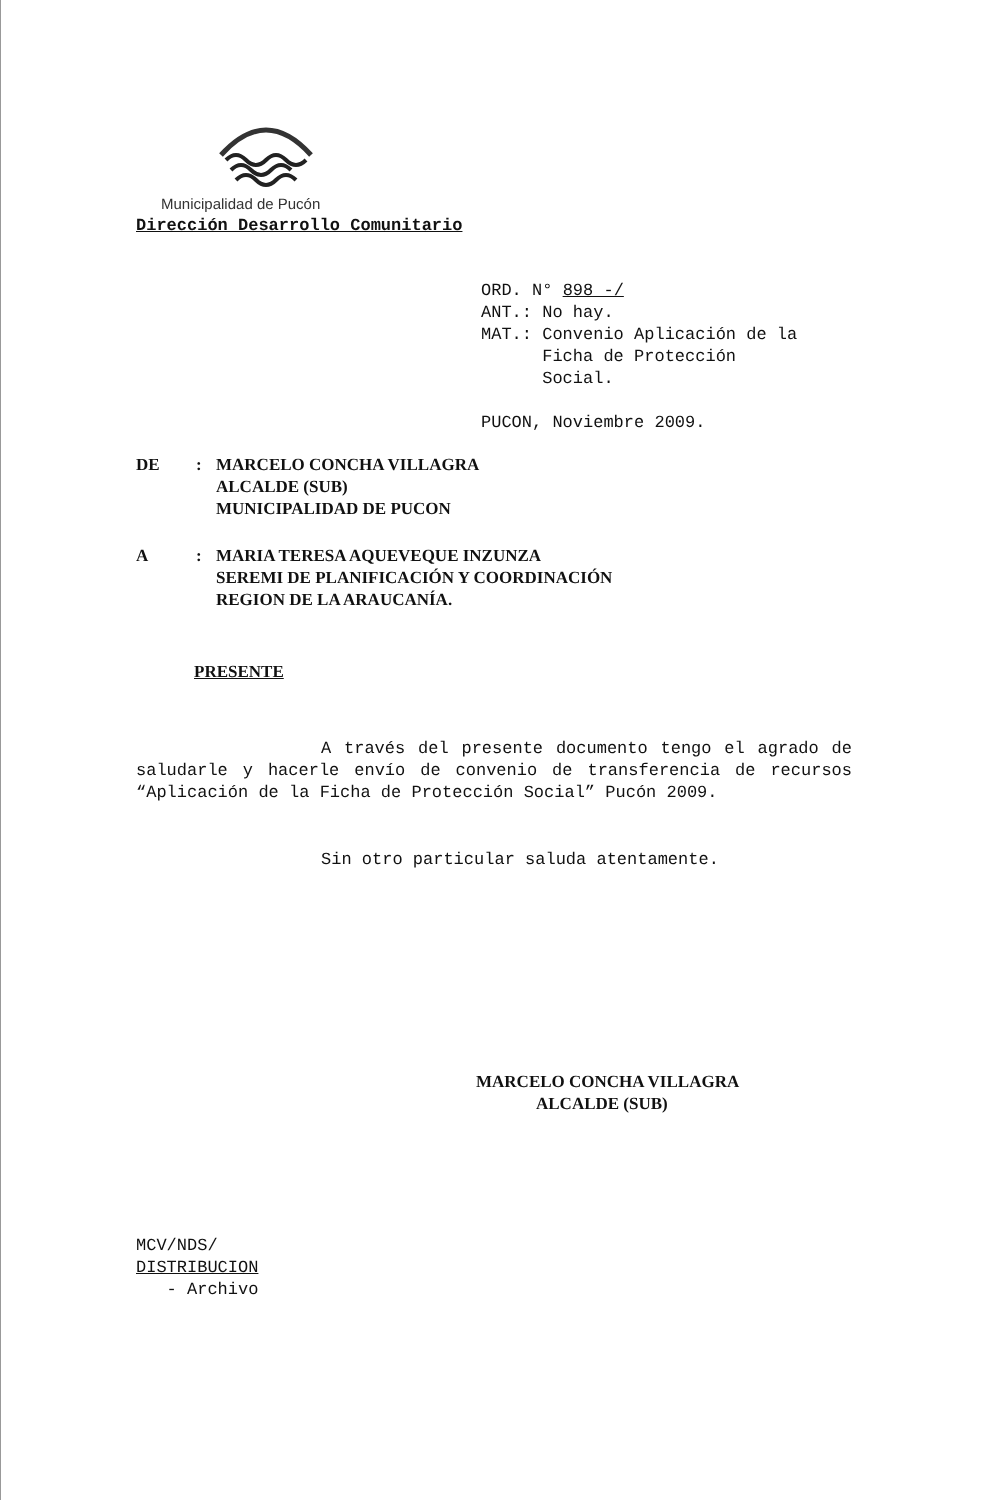Municipalidad de Pucón
Dirección Desarrollo Comunitario
ORD. N° 898 -/
ANT.: No hay.
MAT.: Convenio Aplicación de la
Ficha de Protección
Social.
PUCON, Noviembre 2009.
DE : MARCELO CONCHA VILLAGRA
ALCALDE (SUB)
MUNICIPALIDAD DE PUCON
A : MARIA TERESA AQUEVEQUE INZUNZA
SEREMI DE PLANIFICACIÓN Y COORDINACIÓN
REGION DE LA ARAUCANÍA.
PRESENTE
A través del presente documento tengo el agrado de saludarle y hacerle envío de convenio de transferencia de recursos “Aplicación de la Ficha de Protección Social” Pucón 2009.
Sin otro particular saluda atentamente.
MARCELO CONCHA VILLAGRA
ALCALDE (SUB)
MCV/NDS/
DISTRIBUCION
- Archivo